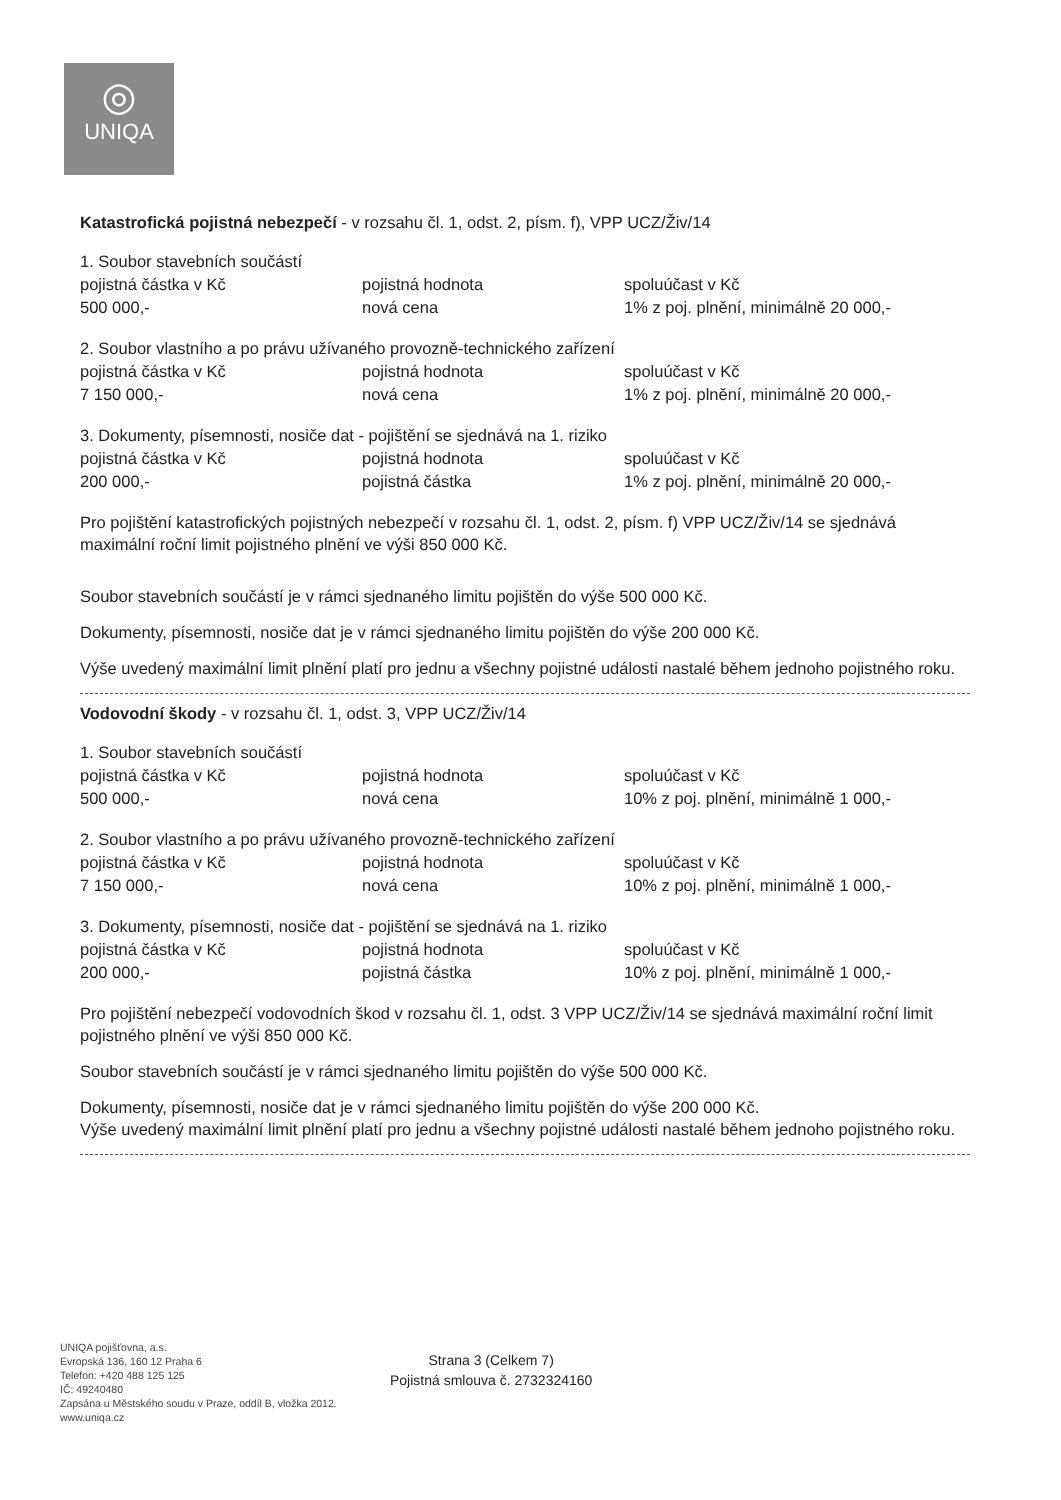◎
UNIQA
Katastrofická pojistná nebezpečí - v rozsahu čl. 1, odst. 2, písm. f), VPP UCZ/Živ/14
1. Soubor stavebních součástí
pojistná částka v Kč pojistná hodnota spoluúčast v Kč
500 000,- nová cena 1% z poj. plnění, minimálně 20 000,-
2. Soubor vlastního a po právu užívaného provozně-technického zařízení
pojistná částka v Kč pojistná hodnota spoluúčast v Kč
7 150 000,- nová cena 1% z poj. plnění, minimálně 20 000,-
3. Dokumenty, písemnosti, nosiče dat - pojištění se sjednává na 1. riziko
pojistná částka v Kč pojistná hodnota spoluúčast v Kč
200 000,- pojistná částka 1% z poj. plnění, minimálně 20 000,-
Pro pojištění katastrofických pojistných nebezpečí v rozsahu čl. 1, odst. 2, písm. f) VPP UCZ/Živ/14 se sjednává maximální roční limit pojistného plnění ve výši 850 000 Kč.
Soubor stavebních součástí je v rámci sjednaného limitu pojištěn do výše 500 000 Kč.
Dokumenty, písemnosti, nosiče dat je v rámci sjednaného limitu pojištěn do výše 200 000 Kč.
Výše uvedený maximální limit plnění platí pro jednu a všechny pojistné události nastalé během jednoho pojistného roku.
Vodovodní škody - v rozsahu čl. 1, odst. 3, VPP UCZ/Živ/14
1. Soubor stavebních součástí
pojistná částka v Kč pojistná hodnota spoluúčast v Kč
500 000,- nová cena 10% z poj. plnění, minimálně 1 000,-
2. Soubor vlastního a po právu užívaného provozně-technického zařízení
pojistná částka v Kč pojistná hodnota spoluúčast v Kč
7 150 000,- nová cena 10% z poj. plnění, minimálně 1 000,-
3. Dokumenty, písemnosti, nosiče dat - pojištění se sjednává na 1. riziko
pojistná částka v Kč pojistná hodnota spoluúčast v Kč
200 000,- pojistná částka 10% z poj. plnění, minimálně 1 000,-
Pro pojištění nebezpečí vodovodních škod v rozsahu čl. 1, odst. 3 VPP UCZ/Živ/14 se sjednává maximální roční limit pojistného plnění ve výši 850 000 Kč.
Soubor stavebních součástí je v rámci sjednaného limitu pojištěn do výše 500 000 Kč.
Dokumenty, písemnosti, nosiče dat je v rámci sjednaného limitu pojištěn do výše 200 000 Kč.
Výše uvedený maximální limit plnění platí pro jednu a všechny pojistné události nastalé během jednoho pojistného roku.
UNIQA pojišťovna, a.s.
Evropská 136, 160 12 Praha 6
Telefon: +420 488 125 125
IČ: 49240480
Zapsána u Městského soudu v Praze, oddíl B, vložka 2012.
www.uniqa.cz
Strana 3 (Celkem 7)
Pojistná smlouva č. 2732324160